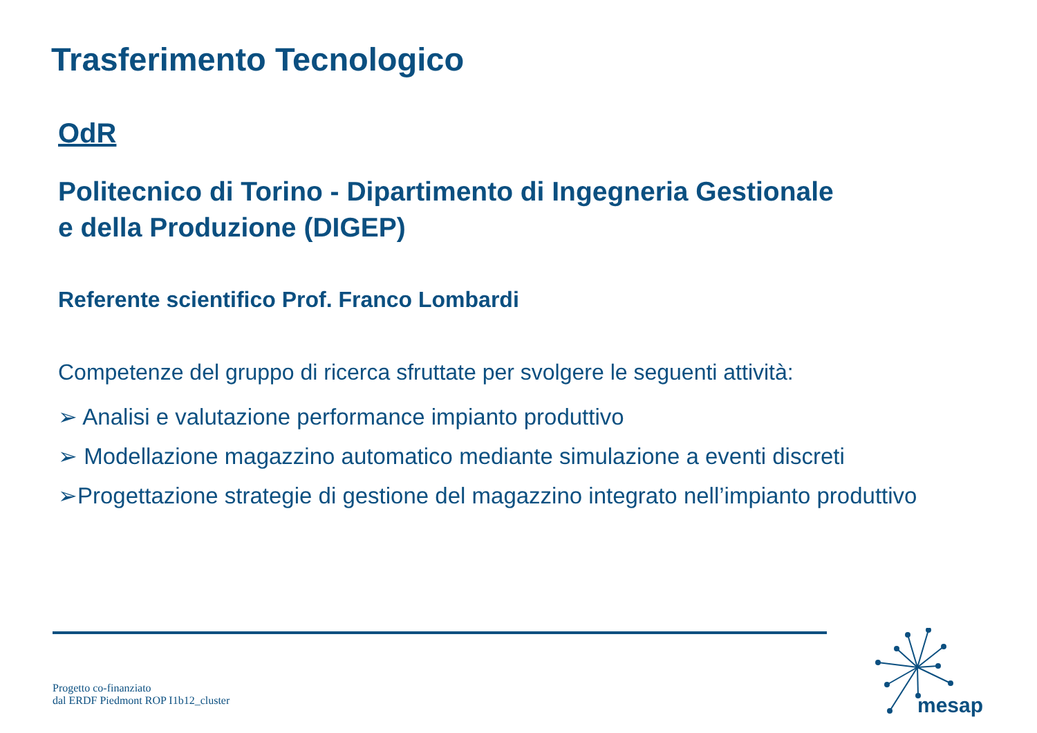Trasferimento Tecnologico
OdR
Politecnico di Torino - Dipartimento di Ingegneria Gestionale
e della Produzione (DIGEP)
Referente scientifico Prof. Franco Lombardi
Competenze del gruppo di ricerca sfruttate per svolgere le seguenti attività:
➢ Analisi e valutazione performance impianto produttivo
➢ Modellazione magazzino automatico mediante simulazione a eventi discreti
➢Progettazione strategie di gestione del magazzino integrato nell’impianto produttivo
Progetto co-finanziato
dal ERDF Piedmont ROP I1b12_cluster
mesap